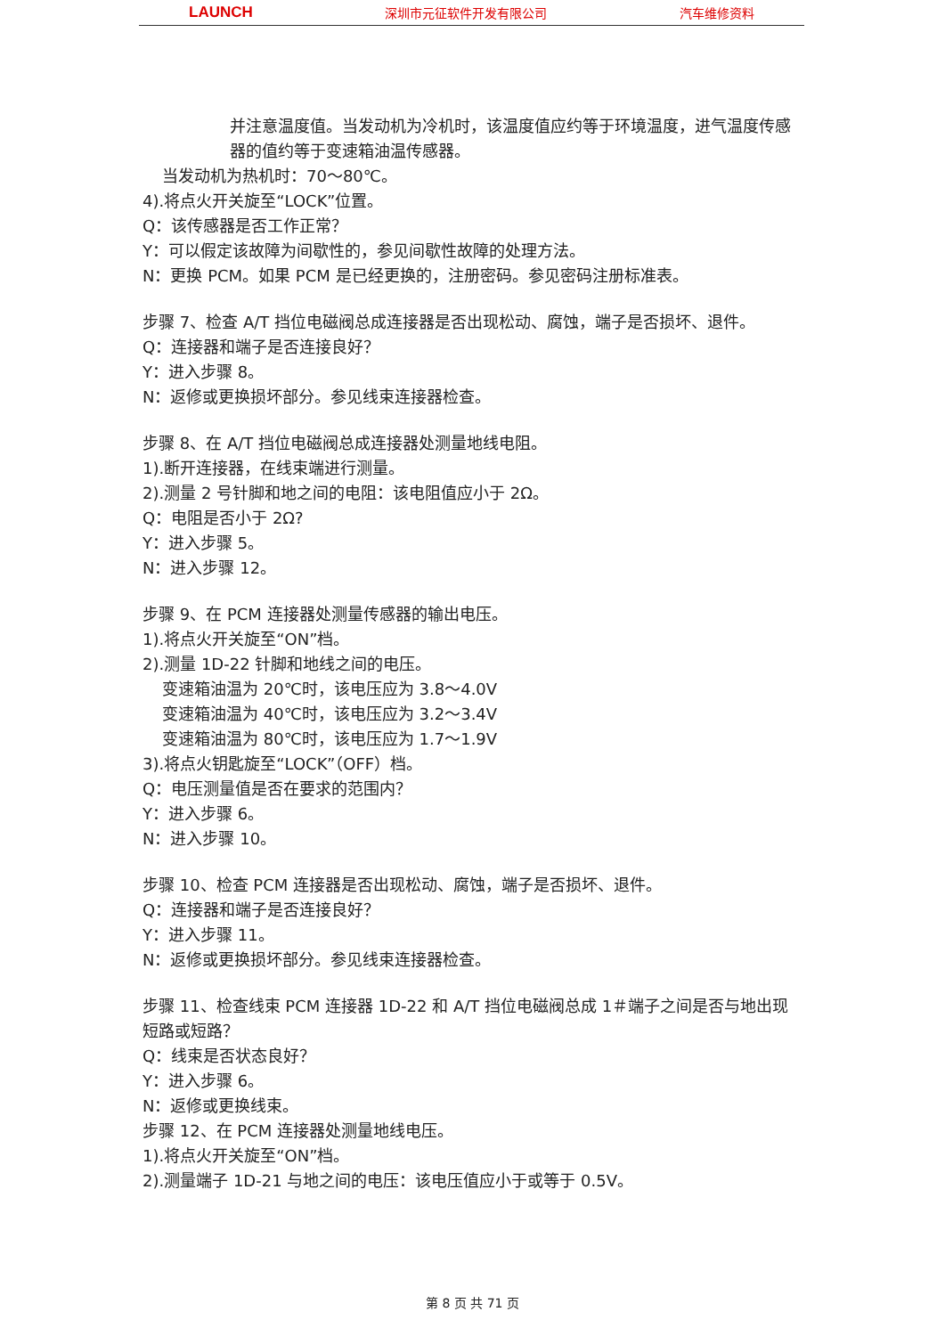LAUNCH 深圳市元征软件开发有限公司 汽车维修资料
并注意温度值。当发动机为冷机时，该温度值应约等于环境温度，进气温度传感器的值约等于变速箱油温传感器。
当发动机为热机时：70～80℃。
4).将点火开关旋至“LOCK”位置。
Q：该传感器是否工作正常？
Y：可以假定该故障为间歇性的，参见间歇性故障的处理方法。
N：更换 PCM。如果 PCM 是已经更换的，注册密码。参见密码注册标准表。
步骤 7、检查 A/T 挡位电磁阀总成连接器是否出现松动、腐蚀，端子是否损坏、退件。
Q：连接器和端子是否连接良好？
Y：进入步骤 8。
N：返修或更换损坏部分。参见线束连接器检查。
步骤 8、在 A/T 挡位电磁阀总成连接器处测量地线电阻。
1).断开连接器，在线束端进行测量。
2).测量 2 号针脚和地之间的电阻：该电阻值应小于 2Ω。
Q：电阻是否小于 2Ω?
Y：进入步骤 5。
N：进入步骤 12。
步骤 9、在 PCM 连接器处测量传感器的输出电压。
1).将点火开关旋至“ON”档。
2).测量 1D-22 针脚和地线之间的电压。
变速箱油温为 20℃时，该电压应为 3.8～4.0V
变速箱油温为 40℃时，该电压应为 3.2～3.4V
变速箱油温为 80℃时，该电压应为 1.7～1.9V
3).将点火钥匙旋至“LOCK”（OFF）档。
Q：电压测量值是否在要求的范围内？
Y：进入步骤 6。
N：进入步骤 10。
步骤 10、检查 PCM 连接器是否出现松动、腐蚀，端子是否损坏、退件。
Q：连接器和端子是否连接良好？
Y：进入步骤 11。
N：返修或更换损坏部分。参见线束连接器检查。
步骤 11、检查线束 PCM 连接器 1D-22 和 A/T 挡位电磁阀总成 1＃端子之间是否与地出现短路或短路？
Q：线束是否状态良好？
Y：进入步骤 6。
N：返修或更换线束。
步骤 12、在 PCM 连接器处测量地线电压。
1).将点火开关旋至“ON”档。
2).测量端子 1D-21 与地之间的电压：该电压值应小于或等于 0.5V。
第 8 页 共 71 页